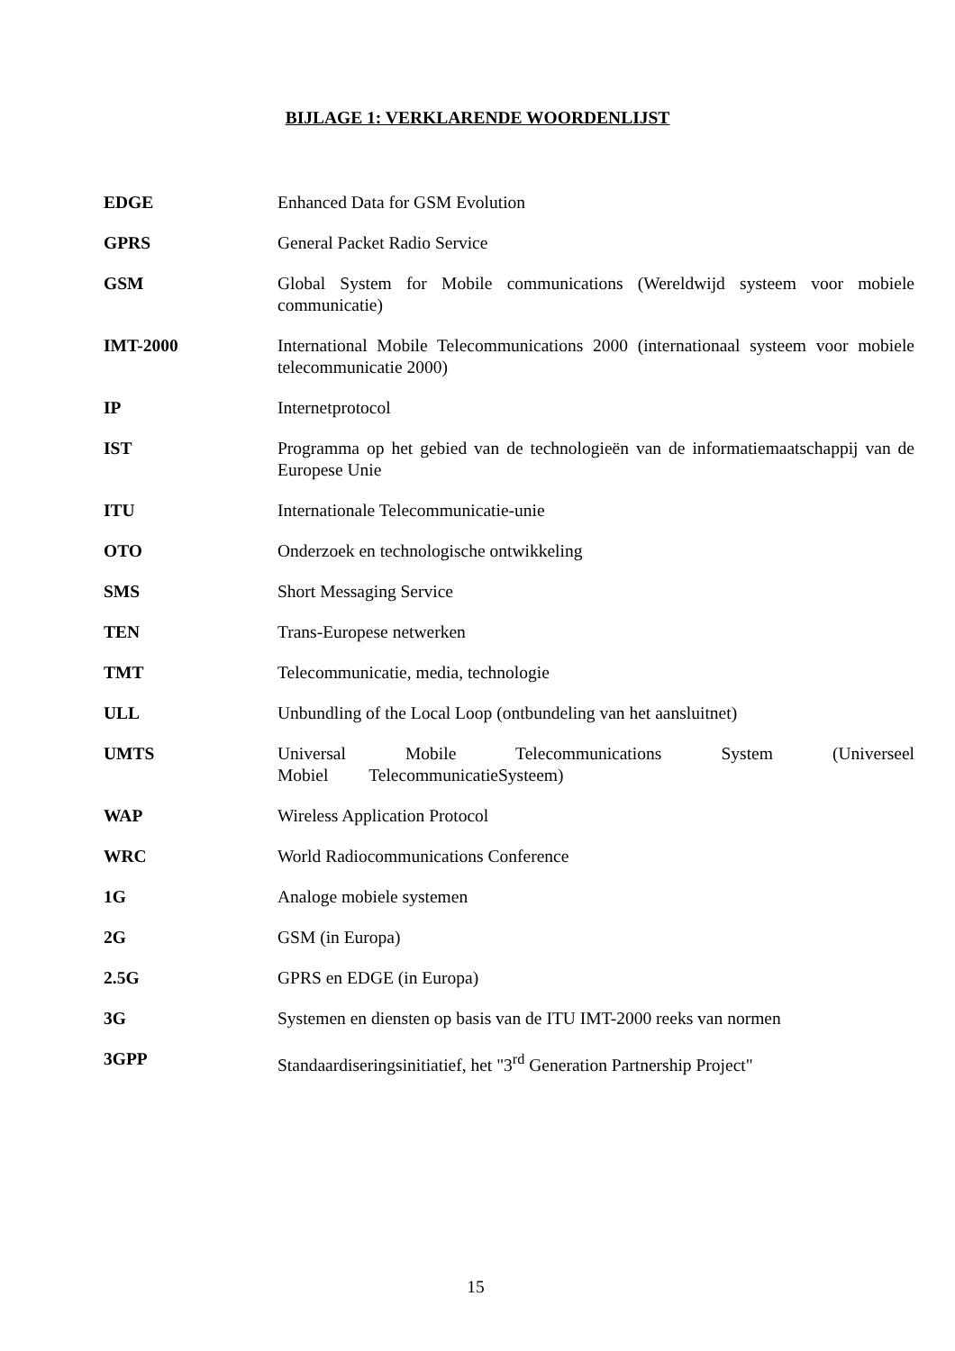BIJLAGE 1: VERKLARENDE WOORDENLIJST
EDGE Enhanced Data for GSM Evolution
GPRS General Packet Radio Service
GSM Global System for Mobile communications (Wereldwijd systeem voor mobiele communicatie)
IMT-2000 International Mobile Telecommunications 2000 (internationaal systeem voor mobiele telecommunicatie 2000)
IP Internetprotocol
IST Programma op het gebied van de technologieën van de informatiemaatschappij van de Europese Unie
ITU Internationale Telecommunicatie-unie
OTO Onderzoek en technologische ontwikkeling
SMS Short Messaging Service
TEN Trans-Europese netwerken
TMT Telecommunicatie, media, technologie
ULL Unbundling of the Local Loop (ontbundeling van het aansluitnet)
UMTS Universal Mobile Telecommunications System (Universeel Mobiel TelecommunicatieSysteem)
WAP Wireless Application Protocol
WRC World Radiocommunications Conference
1G Analoge mobiele systemen
2G GSM (in Europa)
2.5G GPRS en EDGE (in Europa)
3G Systemen en diensten op basis van de ITU IMT-2000 reeks van normen
3GPP Standaardiseringsinitiatief, het "3<sup>rd</sup> Generation Partnership Project"
15